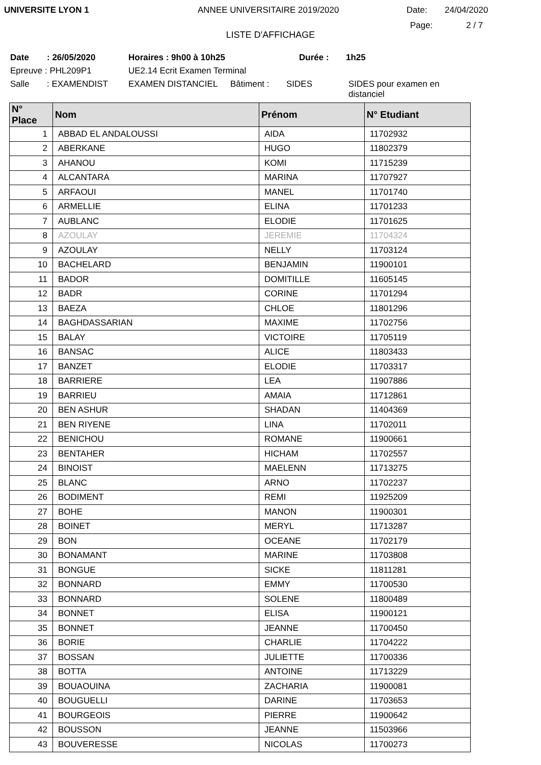UNIVERSITE LYON 1 ANNEE UNIVERSITAIRE 2019/2020 Date: 24/04/2020
Page: 2 / 7
LISTE D'AFFICHAGE
Date: 26/05/2020 Horaires : 9h00 à 10h25 Durée : 1h25
Epreuve : PHL209P1 UE2.14 Ecrit Examen Terminal
Salle: EXAMENDIST EXAMEN DISTANCIEL Bâtiment : SIDES SIDES pour examen en distanciel
| N° Place | Nom | Prénom | N° Etudiant |
| --- | --- | --- | --- |
| 1 | ABBAD EL ANDALOUSSI | AIDA | 11702932 |
| 2 | ABERKANE | HUGO | 11802379 |
| 3 | AHANOU | KOMI | 11715239 |
| 4 | ALCANTARA | MARINA | 11707927 |
| 5 | ARFAOUI | MANEL | 11701740 |
| 6 | ARMELLIE | ELINA | 11701233 |
| 7 | AUBLANC | ELODIE | 11701625 |
| 8 | AZOULAY | JEREMIE | 11704324 |
| 9 | AZOULAY | NELLY | 11703124 |
| 10 | BACHELARD | BENJAMIN | 11900101 |
| 11 | BADOR | DOMITILLE | 11605145 |
| 12 | BADR | CORINE | 11701294 |
| 13 | BAEZA | CHLOE | 11801296 |
| 14 | BAGHDASSARIAN | MAXIME | 11702756 |
| 15 | BALAY | VICTOIRE | 11705119 |
| 16 | BANSAC | ALICE | 11803433 |
| 17 | BANZET | ELODIE | 11703317 |
| 18 | BARRIERE | LEA | 11907886 |
| 19 | BARRIEU | AMAIA | 11712861 |
| 20 | BEN ASHUR | SHADAN | 11404369 |
| 21 | BEN RIYENE | LINA | 11702011 |
| 22 | BENICHOU | ROMANE | 11900661 |
| 23 | BENTAHER | HICHAM | 11702557 |
| 24 | BINOIST | MAELENN | 11713275 |
| 25 | BLANC | ARNO | 11702237 |
| 26 | BODIMENT | REMI | 11925209 |
| 27 | BOHE | MANON | 11900301 |
| 28 | BOINET | MERYL | 11713287 |
| 29 | BON | OCEANE | 11702179 |
| 30 | BONAMANT | MARINE | 11703808 |
| 31 | BONGUE | SICKE | 11811281 |
| 32 | BONNARD | EMMY | 11700530 |
| 33 | BONNARD | SOLENE | 11800489 |
| 34 | BONNET | ELISA | 11900121 |
| 35 | BONNET | JEANNE | 11700450 |
| 36 | BORIE | CHARLIE | 11704222 |
| 37 | BOSSAN | JULIETTE | 11700336 |
| 38 | BOTTA | ANTOINE | 11713229 |
| 39 | BOUAOUINA | ZACHARIA | 11900081 |
| 40 | BOUGUELLI | DARINE | 11703653 |
| 41 | BOURGEOIS | PIERRE | 11900642 |
| 42 | BOUSSON | JEANNE | 11503966 |
| 43 | BOUVERESSE | NICOLAS | 11700273 |